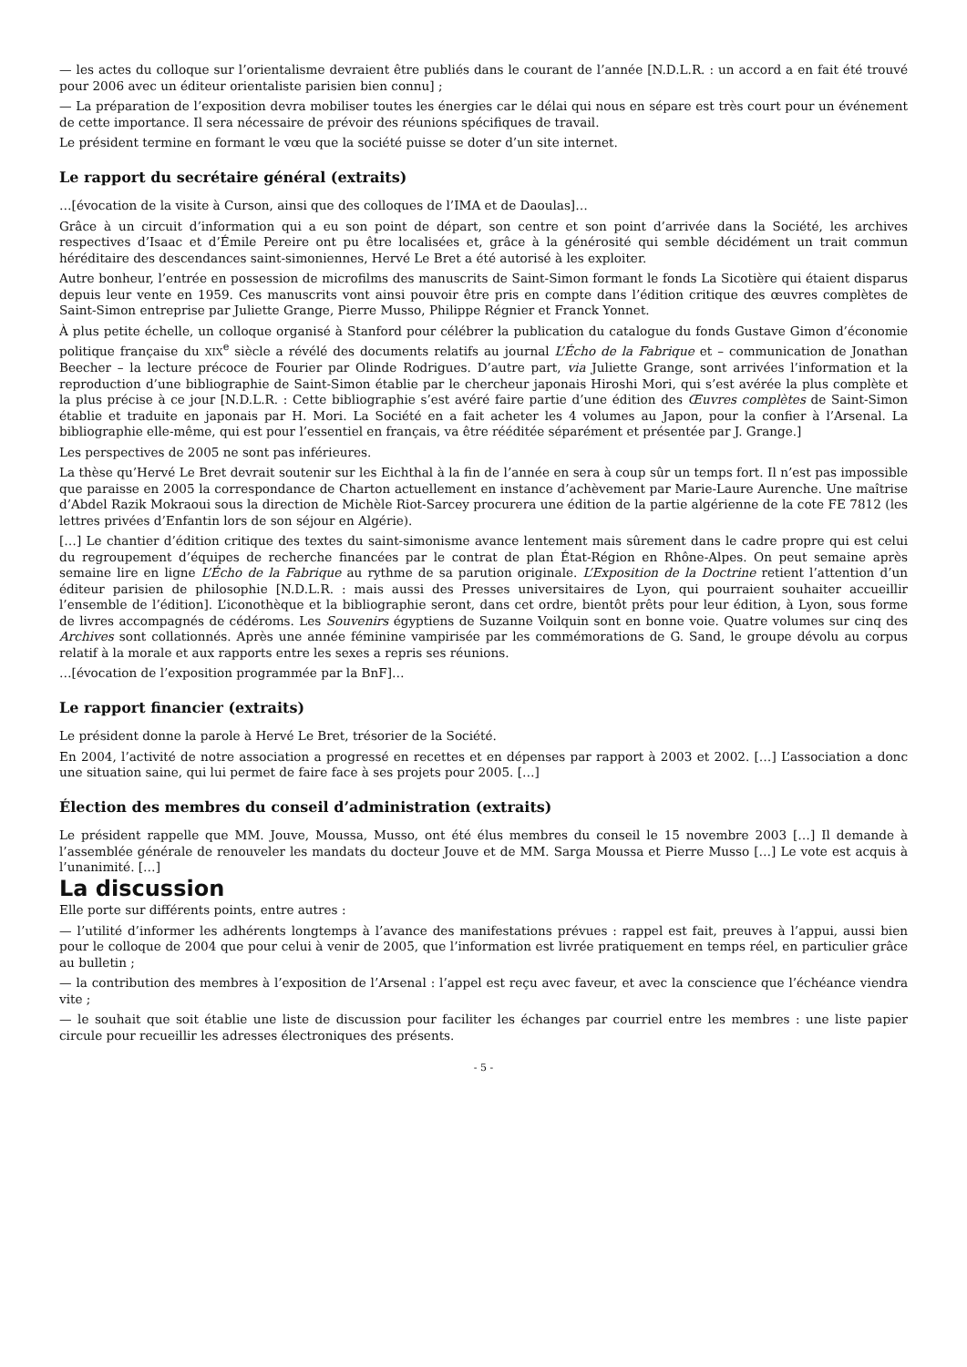— les actes du colloque sur l’orientalisme devraient être publiés dans le courant de l’année [N.D.L.R. : un accord a en fait été trouvé pour 2006 avec un éditeur orientaliste parisien bien connu] ;
— La préparation de l’exposition devra mobiliser toutes les énergies car le délai qui nous en sépare est très court pour un événement de cette importance. Il sera nécessaire de prévoir des réunions spécifiques de travail.
Le président termine en formant le vœu que la société puisse se doter d’un site internet.
Le rapport du secrétaire général (extraits)
…[évocation de la visite à Curson, ainsi que des colloques de l’IMA et de Daoulas]…
Grâce à un circuit d’information qui a eu son point de départ, son centre et son point d’arrivée dans la Société, les archives respectives d’Isaac et d’Émile Pereire ont pu être localisées et, grâce à la générosité qui semble décidément un trait commun héréditaire des descendances saint-simoniennes, Hervé Le Bret a été autorisé à les exploiter.
Autre bonheur, l’entrée en possession de microfilms des manuscrits de Saint-Simon formant le fonds La Sicotière qui étaient disparus depuis leur vente en 1959. Ces manuscrits vont ainsi pouvoir être pris en compte dans l’édition critique des œuvres complètes de Saint-Simon entreprise par Juliette Grange, Pierre Musso, Philippe Régnier et Franck Yonnet.
À plus petite échelle, un colloque organisé à Stanford pour célébrer la publication du catalogue du fonds Gustave Gimon d’économie politique française du XIX<sup>e</sup> siècle a révélé des documents relatifs au journal L’Écho de la Fabrique et – communication de Jonathan Beecher – la lecture précoce de Fourier par Olinde Rodrigues. D’autre part, via Juliette Grange, sont arrivées l’information et la reproduction d’une bibliographie de Saint-Simon établie par le chercheur japonais Hiroshi Mori, qui s’est avérée la plus complète et la plus précise à ce jour [N.D.L.R. : Cette bibliographie s’est avéré faire partie d’une édition des Œuvres complètes de Saint-Simon établie et traduite en japonais par H. Mori. La Société en a fait acheter les 4 volumes au Japon, pour la confier à l’Arsenal. La bibliographie elle-même, qui est pour l’essentiel en français, va être rééditée séparément et présentée par J. Grange.]
Les perspectives de 2005 ne sont pas inférieures.
La thèse qu’Hervé Le Bret devrait soutenir sur les Eichthal à la fin de l’année en sera à coup sûr un temps fort. Il n’est pas impossible que paraisse en 2005 la correspondance de Charton actuellement en instance d’achèvement par Marie-Laure Aurenche. Une maîtrise d’Abdel Razik Mokraoui sous la direction de Michèle Riot-Sarcey procurera une édition de la partie algérienne de la cote FE 7812 (les lettres privées d’Enfantin lors de son séjour en Algérie).
[…] Le chantier d’édition critique des textes du saint-simonisme avance lentement mais sûrement dans le cadre propre qui est celui du regroupement d’équipes de recherche financées par le contrat de plan État-Région en Rhône-Alpes. On peut semaine après semaine lire en ligne L’Écho de la Fabrique au rythme de sa parution originale. L’Exposition de la Doctrine retient l’attention d’un éditeur parisien de philosophie [N.D.L.R. : mais aussi des Presses universitaires de Lyon, qui pourraient souhaiter accueillir l’ensemble de l’édition]. L’iconothèque et la bibliographie seront, dans cet ordre, bientôt prêts pour leur édition, à Lyon, sous forme de livres accompagnés de cédéroms. Les Souvenirs égyptiens de Suzanne Voilquin sont en bonne voie. Quatre volumes sur cinq des Archives sont collationnés. Après une année féminine vampirisée par les commémorations de G. Sand, le groupe dévolu au corpus relatif à la morale et aux rapports entre les sexes a repris ses réunions.
…[évocation de l’exposition programmée par la BnF]…
Le rapport financier (extraits)
Le président donne la parole à Hervé Le Bret, trésorier de la Société.
En 2004, l’activité de notre association a progressé en recettes et en dépenses par rapport à 2003 et 2002. […] L’association a donc une situation saine, qui lui permet de faire face à ses projets pour 2005. […]
Élection des membres du conseil d’administration (extraits)
Le président rappelle que MM. Jouve, Moussa, Musso, ont été élus membres du conseil le 15 novembre 2003 […] Il demande à l’assemblée générale de renouveler les mandats du docteur Jouve et de MM. Sarga Moussa et Pierre Musso […] Le vote est acquis à l’unanimité. […]
La discussion
Elle porte sur différents points, entre autres :
— l’utilité d’informer les adhérents longtemps à l’avance des manifestations prévues : rappel est fait, preuves à l’appui, aussi bien pour le colloque de 2004 que pour celui à venir de 2005, que l’information est livrée pratiquement en temps réel, en particulier grâce au bulletin ;
— la contribution des membres à l’exposition de l’Arsenal : l’appel est reçu avec faveur, et avec la conscience que l’échéance viendra vite ;
— le souhait que soit établie une liste de discussion pour faciliter les échanges par courriel entre les membres : une liste papier circule pour recueillir les adresses électroniques des présents.
- 5 -